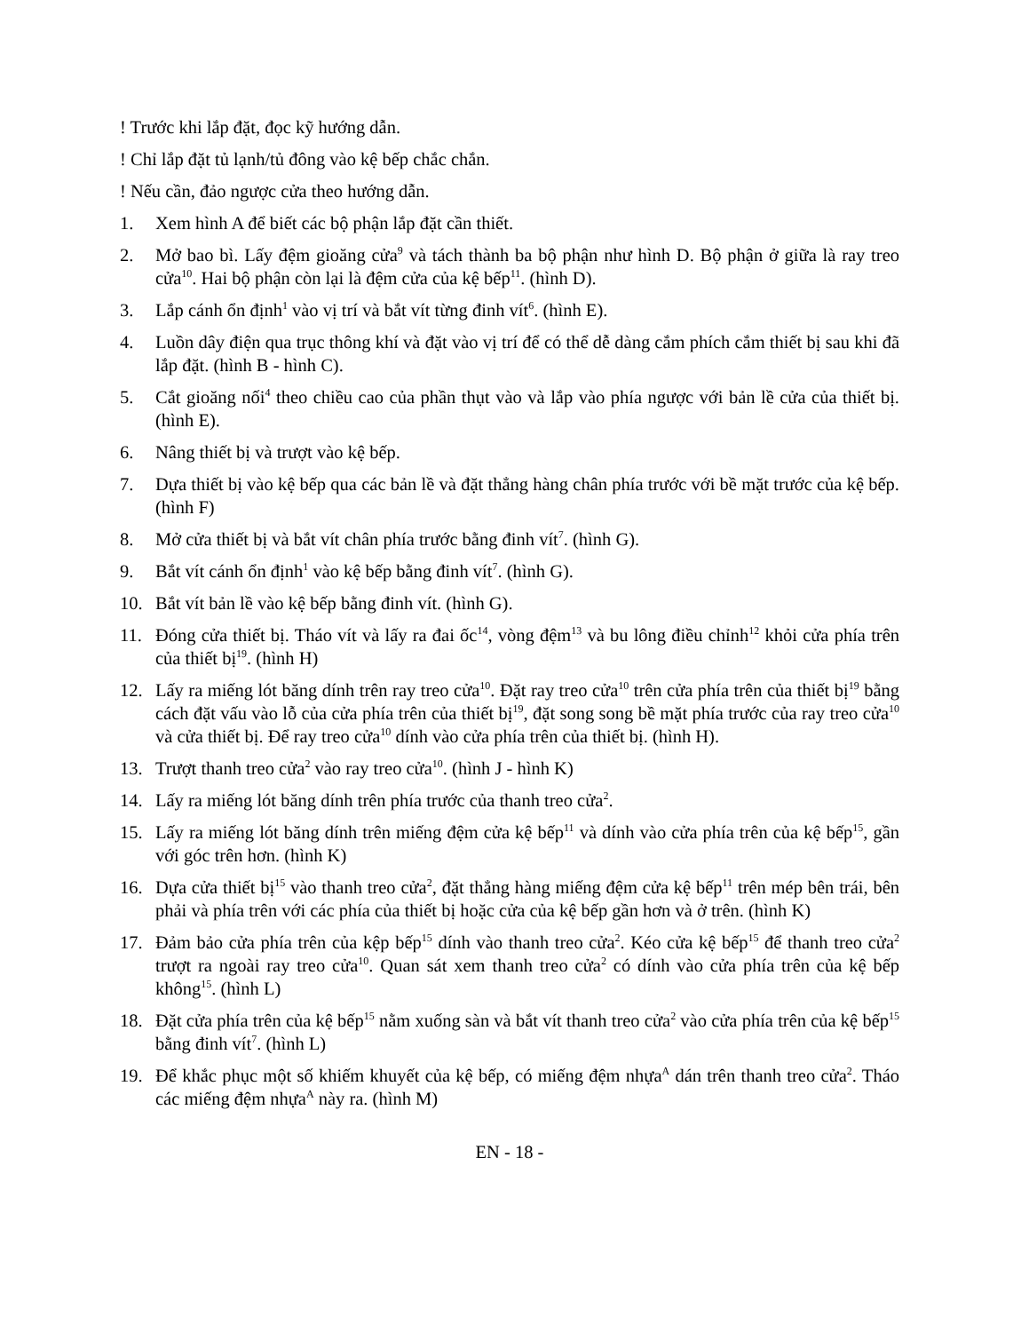! Trước khi lắp đặt, đọc kỹ hướng dẫn.
! Chỉ lắp đặt tủ lạnh/tủ đông vào kệ bếp chắc chắn.
! Nếu cần, đảo ngược cửa theo hướng dẫn.
1. Xem hình A để biết các bộ phận lắp đặt cần thiết.
2. Mở bao bì. Lấy đệm gioăng cửa<sup>9</sup> và tách thành ba bộ phận như hình D. Bộ phận ở giữa là ray treo cửa<sup>10</sup>. Hai bộ phận còn lại là đệm cửa của kệ bếp<sup>11</sup>. (hình D).
3. Lắp cánh ổn định<sup>1</sup> vào vị trí và bắt vít từng đinh vít<sup>6</sup>. (hình E).
4. Luồn dây điện qua trục thông khí và đặt vào vị trí để có thể dễ dàng cắm phích cắm thiết bị sau khi đã lắp đặt. (hình B - hình C).
5. Cắt gioăng nối<sup>4</sup> theo chiều cao của phần thụt vào và lắp vào phía ngược với bản lề cửa của thiết bị. (hình E).
6. Nâng thiết bị và trượt vào kệ bếp.
7. Dựa thiết bị vào kệ bếp qua các bản lề và đặt thẳng hàng chân phía trước với bề mặt trước của kệ bếp. (hình F)
8. Mở cửa thiết bị và bắt vít chân phía trước bằng đinh vít<sup>7</sup>. (hình G).
9. Bắt vít cánh ổn định<sup>1</sup> vào kệ bếp bằng đinh vít<sup>7</sup>. (hình G).
10. Bắt vít bản lề vào kệ bếp bằng đinh vít. (hình G).
11. Đóng cửa thiết bị. Tháo vít và lấy ra đai ốc<sup>14</sup>, vòng đệm<sup>13</sup> và bu lông điều chỉnh<sup>12</sup> khỏi cửa phía trên của thiết bị<sup>19</sup>. (hình H)
12. Lấy ra miếng lót băng dính trên ray treo cửa<sup>10</sup>. Đặt ray treo cửa<sup>10</sup> trên cửa phía trên của thiết bị<sup>19</sup> bằng cách đặt vấu vào lỗ của cửa phía trên của thiết bị<sup>19</sup>, đặt song song bề mặt phía trước của ray treo cửa<sup>10</sup> và cửa thiết bị. Để ray treo cửa<sup>10</sup> dính vào cửa phía trên của thiết bị. (hình H).
13. Trượt thanh treo cửa<sup>2</sup> vào ray treo cửa<sup>10</sup>. (hình J - hình K)
14. Lấy ra miếng lót băng dính trên phía trước của thanh treo cửa<sup>2</sup>.
15. Lấy ra miếng lót băng dính trên miếng đệm cửa kệ bếp<sup>11</sup> và dính vào cửa phía trên của kệ bếp<sup>15</sup>, gần với góc trên hơn. (hình K)
16. Dựa cửa thiết bị<sup>15</sup> vào thanh treo cửa<sup>2</sup>, đặt thẳng hàng miếng đệm cửa kệ bếp<sup>11</sup> trên mép bên trái, bên phải và phía trên với các phía của thiết bị hoặc cửa của kệ bếp gần hơn và ở trên. (hình K)
17. Đảm bảo cửa phía trên của kệp bếp<sup>15</sup> dính vào thanh treo cửa<sup>2</sup>. Kéo cửa kệ bếp<sup>15</sup> để thanh treo cửa<sup>2</sup> trượt ra ngoài ray treo cửa<sup>10</sup>. Quan sát xem thanh treo cửa<sup>2</sup> có dính vào cửa phía trên của kệ bếp không<sup>15</sup>. (hình L)
18. Đặt cửa phía trên của kệ bếp<sup>15</sup> nằm xuống sàn và bắt vít thanh treo cửa<sup>2</sup> vào cửa phía trên của kệ bếp<sup>15</sup> bằng đinh vít<sup>7</sup>. (hình L)
19. Để khắc phục một số khiếm khuyết của kệ bếp, có miếng đệm nhựa<sup>A</sup> dán trên thanh treo cửa<sup>2</sup>. Tháo các miếng đệm nhựa<sup>A</sup> này ra. (hình M)
EN - 18 -